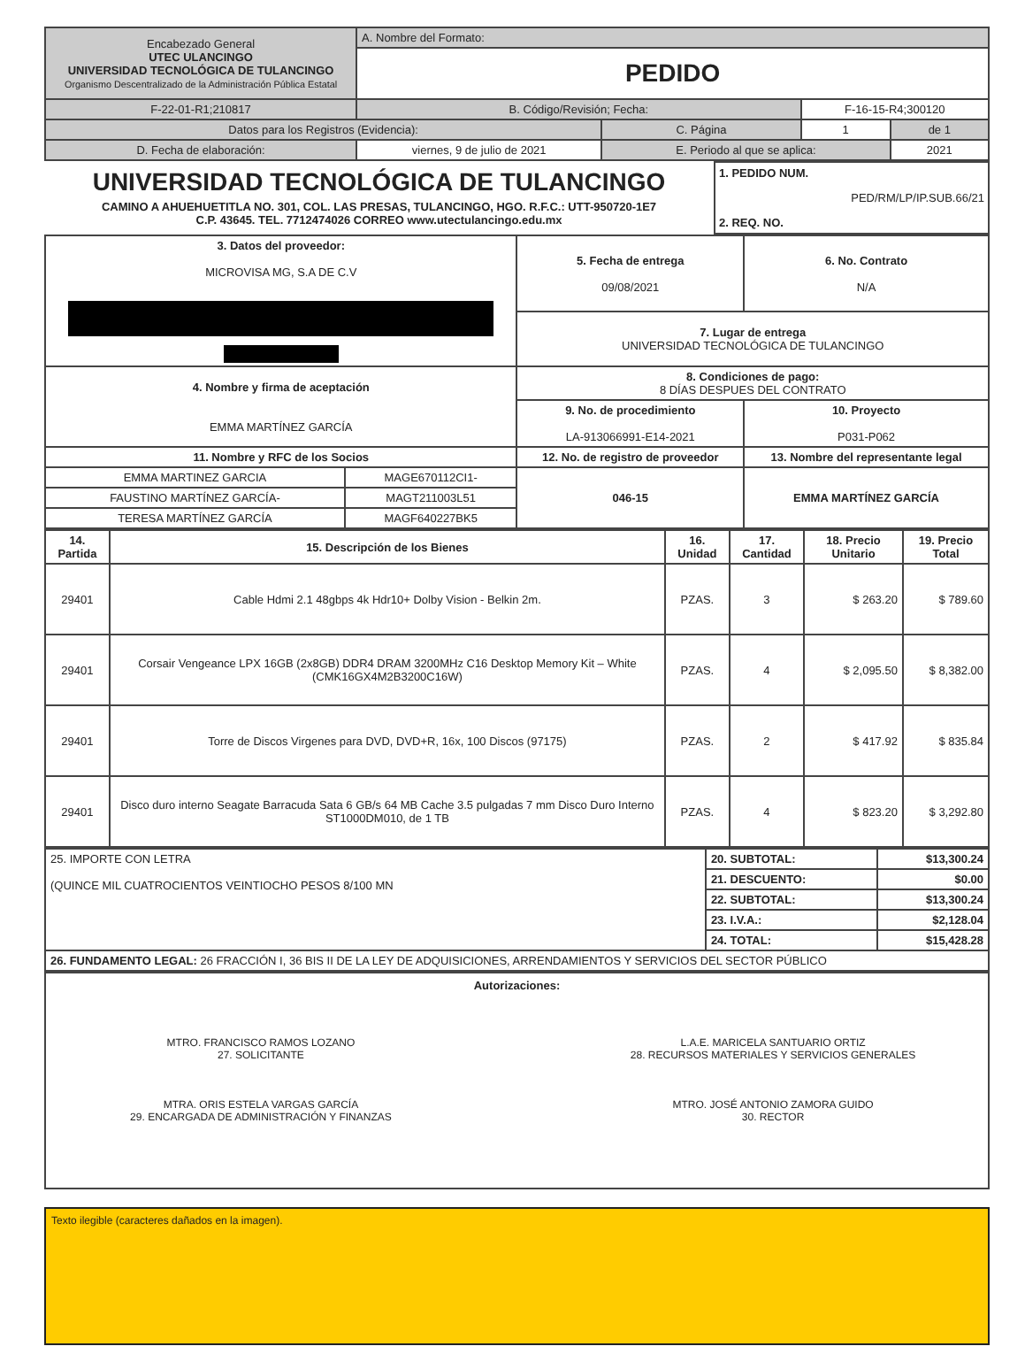| Encabezado General UTEC ULANCINGO UNIVERSIDAD TECNOLÓGICA DE TULANCINGO Organismo Descentralizado de la Administración Pública Estatal | A. Nombre del Formato: | | | |
| | PEDIDO | | | |
| F-22-01-R1;210817 | B. Código/Revisión; Fecha: | | F-16-15-R4;300120 | |
| Datos para los Registros (Evidencia): | | C. Página | 1 | de 1 |
| D. Fecha de elaboración: | viernes, 9 de julio de 2021 | E. Periodo al que se aplica: | | 2021 |
UNIVERSIDAD TECNOLÓGICA DE TULANCINGO
CAMINO A AHUEHUETITLA NO. 301, COL. LAS PRESAS, TULANCINGO, HGO. R.F.C.: UTT-950720-1E7
C.P. 43645. TEL. 7712474026 CORREO www.utectulancingo.edu.mx
1. PEDIDO NUM.
PED/RM/LP/IP.SUB.66/21
2. REQ. NO.
| 3. Datos del proveedor: MICROVISA MG, S.A DE C.V | | 5. Fecha de entrega 09/08/2021 | 6. No. Contrato N/A |
| | | 7. Lugar de entrega UNIVERSIDAD TECNOLÓGICA DE TULANCINGO | |
| 4. Nombre y firma de aceptación EMMA MARTÍNEZ GARCÍA | | 8. Condiciones de pago: 8 DÍAS DESPUES DEL CONTRATO | |
| | | 9. No. de procedimiento LA-913066991-E14-2021 | 10. Proyecto P031-P062 |
| 11. Nombre y RFC de los Socios | | 12. No. de registro de proveedor | 13. Nombre del representante legal |
| EMMA MARTINEZ GARCIA | MAGE670112CI1- | 046-15 | EMMA MARTÍNEZ GARCÍA |
| FAUSTINO MARTÍNEZ GARCÍA- | MAGT211003L51 | | |
| TERESA MARTÍNEZ GARCÍA | MAGF640227BK5 | | |
| 14. Partida | 15. Descripción de los Bienes | 16. Unidad | 17. Cantidad | 18. Precio Unitario | 19. Precio Total |
| --- | --- | --- | --- | --- | --- |
| 29401 | Cable Hdmi 2.1 48gbps 4k Hdr10+ Dolby Vision - Belkin 2m. | PZAS. | 3 | $ 263.20 | $ 789.60 |
| 29401 | Corsair Vengeance LPX 16GB (2x8GB) DDR4 DRAM 3200MHz C16 Desktop Memory Kit – White (CMK16GX4M2B3200C16W) | PZAS. | 4 | $ 2,095.50 | $ 8,382.00 |
| 29401 | Torre de Discos Virgenes para DVD, DVD+R, 16x, 100 Discos (97175) | PZAS. | 2 | $ 417.92 | $ 835.84 |
| 29401 | Disco duro interno Seagate Barracuda Sata 6 GB/s 64 MB Cache 3.5 pulgadas 7 mm Disco Duro Interno ST1000DM010, de 1 TB | PZAS. | 4 | $ 823.20 | $ 3,292.80 |
| 25. IMPORTE CON LETRA (QUINCE MIL CUATROCIENTOS VEINTIOCHO PESOS 8/100 MN | 20. SUBTOTAL: | $13,300.24 |
| | 21. DESCUENTO: | $0.00 |
| | 22. SUBTOTAL: | $13,300.24 |
| | 23. I.V.A.: | $2,128.04 |
| | 24. TOTAL: | $15,428.28 |
| 26. FUNDAMENTO LEGAL: 26 FRACCIÓN I, 36 BIS II DE LA LEY DE ADQUISICIONES, ARRENDAMIENTOS Y SERVICIOS DEL SECTOR PÚBLICO | | |
Autorizaciones:
MTRO. FRANCISCO RAMOS LOZANO
27. SOLICITANTE
MTRA. ORIS ESTELA VARGAS GARCÍA
29. ENCARGADA DE ADMINISTRACIÓN Y FINANZAS
L.A.E. MARICELA SANTUARIO ORTIZ
28. RECURSOS MATERIALES Y SERVICIOS GENERALES
MTRO. JOSÉ ANTONIO ZAMORA GUIDO
30. RECTOR
Texto ilegible (caracteres dañados en la imagen).